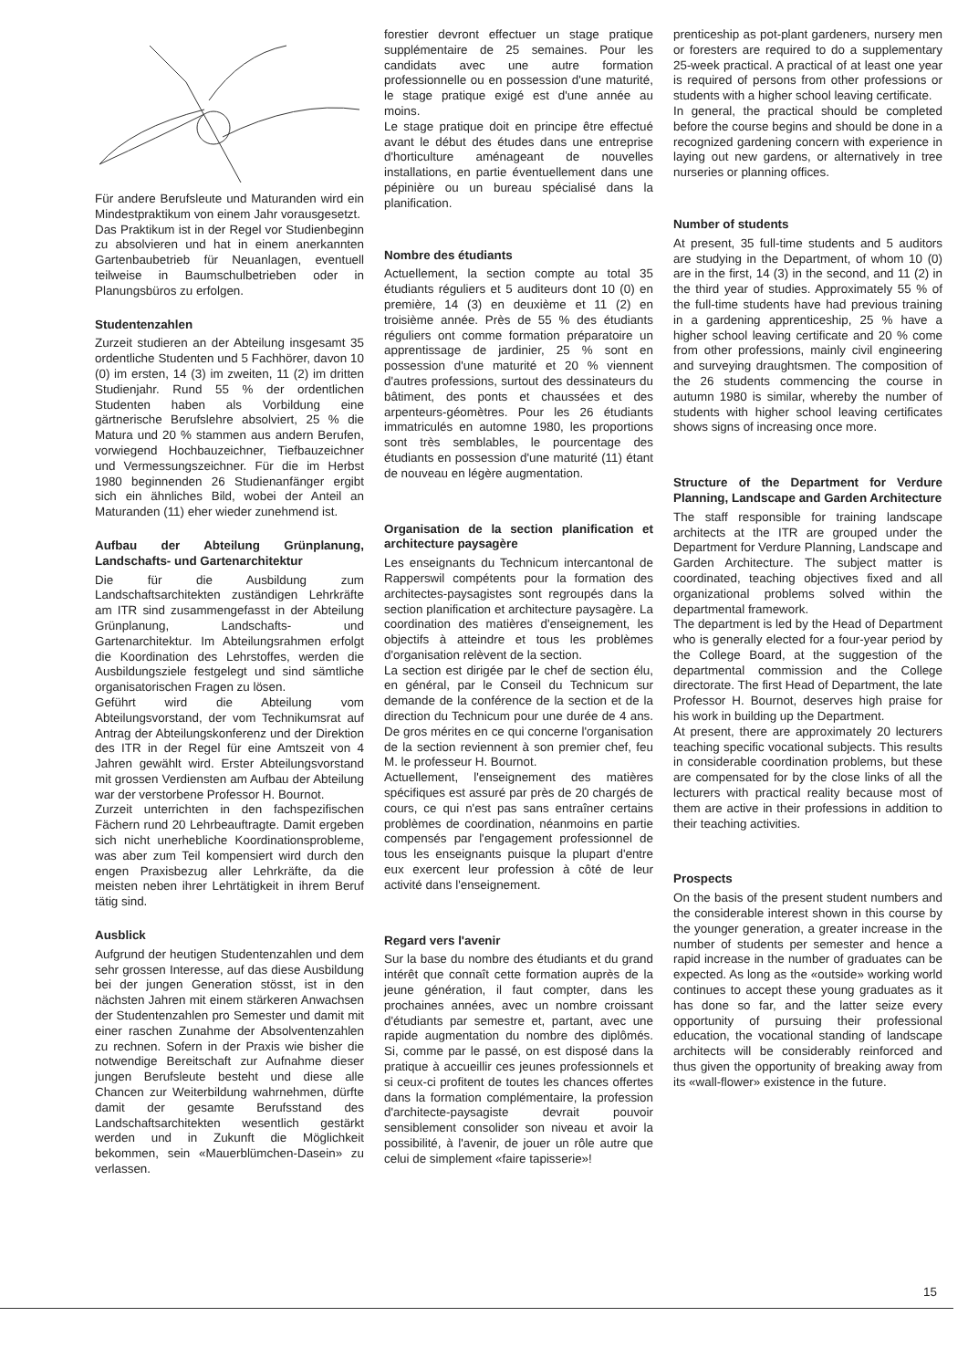Für andere Berufsleute und Maturanden wird ein Mindestpraktikum von einem Jahr vorausgesetzt.
Das Praktikum ist in der Regel vor Studienbeginn zu absolvieren und hat in einem anerkannten Gartenbaubetrieb für Neuanlagen, eventuell teilweise in Baumschulbetrieben oder in Planungsbüros zu erfolgen.
Studentenzahlen
Zurzeit studieren an der Abteilung insgesamt 35 ordentliche Studenten und 5 Fachhörer, davon 10 (0) im ersten, 14 (3) im zweiten, 11 (2) im dritten Studienjahr. Rund 55 % der ordentlichen Studenten haben als Vorbildung eine gärtnerische Berufslehre absolviert, 25 % die Matura und 20 % stammen aus andern Berufen, vorwiegend Hochbauzeichner, Tiefbauzeichner und Vermessungszeichner. Für die im Herbst 1980 beginnenden 26 Studienanfänger ergibt sich ein ähnliches Bild, wobei der Anteil an Maturanden (11) eher wieder zunehmend ist.
Aufbau der Abteilung Grünplanung, Landschafts- und Gartenarchitektur
Die für die Ausbildung zum Landschaftsarchitekten zuständigen Lehrkräfte am ITR sind zusammengefasst in der Abteilung Grünplanung, Landschafts- und Gartenarchitektur. Im Abteilungsrahmen erfolgt die Koordination des Lehrstoffes, werden die Ausbildungsziele festgelegt und sind sämtliche organisatorischen Fragen zu lösen.
Geführt wird die Abteilung vom Abteilungsvorstand, der vom Technikumsrat auf Antrag der Abteilungskonferenz und der Direktion des ITR in der Regel für eine Amtszeit von 4 Jahren gewählt wird. Erster Abteilungsvorstand mit grossen Verdiensten am Aufbau der Abteilung war der verstorbene Professor H. Bournot.
Zurzeit unterrichten in den fachspezifischen Fächern rund 20 Lehrbeauftragte. Damit ergeben sich nicht unerhebliche Koordinationsprobleme, was aber zum Teil kompensiert wird durch den engen Praxisbezug aller Lehrkräfte, da die meisten neben ihrer Lehrtätigkeit in ihrem Beruf tätig sind.
Ausblick
Aufgrund der heutigen Studentenzahlen und dem sehr grossen Interesse, auf das diese Ausbildung bei der jungen Generation stösst, ist in den nächsten Jahren mit einem stärkeren Anwachsen der Studentenzahlen pro Semester und damit mit einer raschen Zunahme der Absolventenzahlen zu rechnen. Sofern in der Praxis wie bisher die notwendige Bereitschaft zur Aufnahme dieser jungen Berufsleute besteht und diese alle Chancen zur Weiterbildung wahrnehmen, dürfte damit der gesamte Berufsstand des Landschaftsarchitekten wesentlich gestärkt werden und in Zukunft die Möglichkeit bekommen, sein «Mauerblümchen-Dasein» zu verlassen.
forestier devront effectuer un stage pratique supplémentaire de 25 semaines. Pour les candidats avec une autre formation professionnelle ou en possession d'une maturité, le stage pratique exigé est d'une année au moins.
Le stage pratique doit en principe être effectué avant le début des études dans une entreprise d'horticulture aménageant de nouvelles installations, en partie éventuellement dans une pépinière ou un bureau spécialisé dans la planification.
Nombre des étudiants
Actuellement, la section compte au total 35 étudiants réguliers et 5 auditeurs dont 10 (0) en première, 14 (3) en deuxième et 11 (2) en troisième année. Près de 55 % des étudiants réguliers ont comme formation préparatoire un apprentissage de jardinier, 25 % sont en possession d'une maturité et 20 % viennent d'autres professions, surtout des dessinateurs du bâtiment, des ponts et chaussées et des arpenteurs-géomètres. Pour les 26 étudiants immatriculés en automne 1980, les proportions sont très semblables, le pourcentage des étudiants en possession d'une maturité (11) étant de nouveau en légère augmentation.
Organisation de la section planification et architecture paysagère
Les enseignants du Technicum intercantonal de Rapperswil compétents pour la formation des architectes-paysagistes sont regroupés dans la section planification et architecture paysagère. La coordination des matières d'enseignement, les objectifs à atteindre et tous les problèmes d'organisation relèvent de la section.
La section est dirigée par le chef de section élu, en général, par le Conseil du Technicum sur demande de la conférence de la section et de la direction du Technicum pour une durée de 4 ans. De gros mérites en ce qui concerne l'organisation de la section reviennent à son premier chef, feu M. le professeur H. Bournot.
Actuellement, l'enseignement des matières spécifiques est assuré par près de 20 chargés de cours, ce qui n'est pas sans entraîner certains problèmes de coordination, néanmoins en partie compensés par l'engagement professionnel de tous les enseignants puisque la plupart d'entre eux exercent leur profession à côté de leur activité dans l'enseignement.
Regard vers l'avenir
Sur la base du nombre des étudiants et du grand intérêt que connaît cette formation auprès de la jeune génération, il faut compter, dans les prochaines années, avec un nombre croissant d'étudiants par semestre et, partant, avec une rapide augmentation du nombre des diplômés. Si, comme par le passé, on est disposé dans la pratique à accueillir ces jeunes professionnels et si ceux-ci profitent de toutes les chances offertes dans la formation complémentaire, la profession d'architecte-paysagiste devrait pouvoir sensiblement consolider son niveau et avoir la possibilité, à l'avenir, de jouer un rôle autre que celui de simplement «faire tapisserie»!
prenticeship as pot-plant gardeners, nursery men or foresters are required to do a supplementary 25-week practical. A practical of at least one year is required of persons from other professions or students with a higher school leaving certificate.
In general, the practical should be completed before the course begins and should be done in a recognized gardening concern with experience in laying out new gardens, or alternatively in tree nurseries or planning offices.
Number of students
At present, 35 full-time students and 5 auditors are studying in the Department, of whom 10 (0) are in the first, 14 (3) in the second, and 11 (2) in the third year of studies. Approximately 55 % of the full-time students have had previous training in a gardening apprenticeship, 25 % have a higher school leaving certificate and 20 % come from other professions, mainly civil engineering and surveying draughtsmen. The composition of the 26 students commencing the course in autumn 1980 is similar, whereby the number of students with higher school leaving certificates shows signs of increasing once more.
Structure of the Department for Verdure Planning, Landscape and Garden Architecture
The staff responsible for training landscape architects at the ITR are grouped under the Department for Verdure Planning, Landscape and Garden Architecture. The subject matter is coordinated, teaching objectives fixed and all organizational problems solved within the departmental framework.
The department is led by the Head of Department who is generally elected for a four-year period by the College Board, at the suggestion of the departmental commission and the College directorate. The first Head of Department, the late Professor H. Bournot, deserves high praise for his work in building up the Department.
At present, there are approximately 20 lecturers teaching specific vocational subjects. This results in considerable coordination problems, but these are compensated for by the close links of all the lecturers with practical reality because most of them are active in their professions in addition to their teaching activities.
Prospects
On the basis of the present student numbers and the considerable interest shown in this course by the younger generation, a greater increase in the number of students per semester and hence a rapid increase in the number of graduates can be expected. As long as the «outside» working world continues to accept these young graduates as it has done so far, and the latter seize every opportunity of pursuing their professional education, the vocational standing of landscape architects will be considerably reinforced and thus given the opportunity of breaking away from its «wall-flower» existence in the future.
15